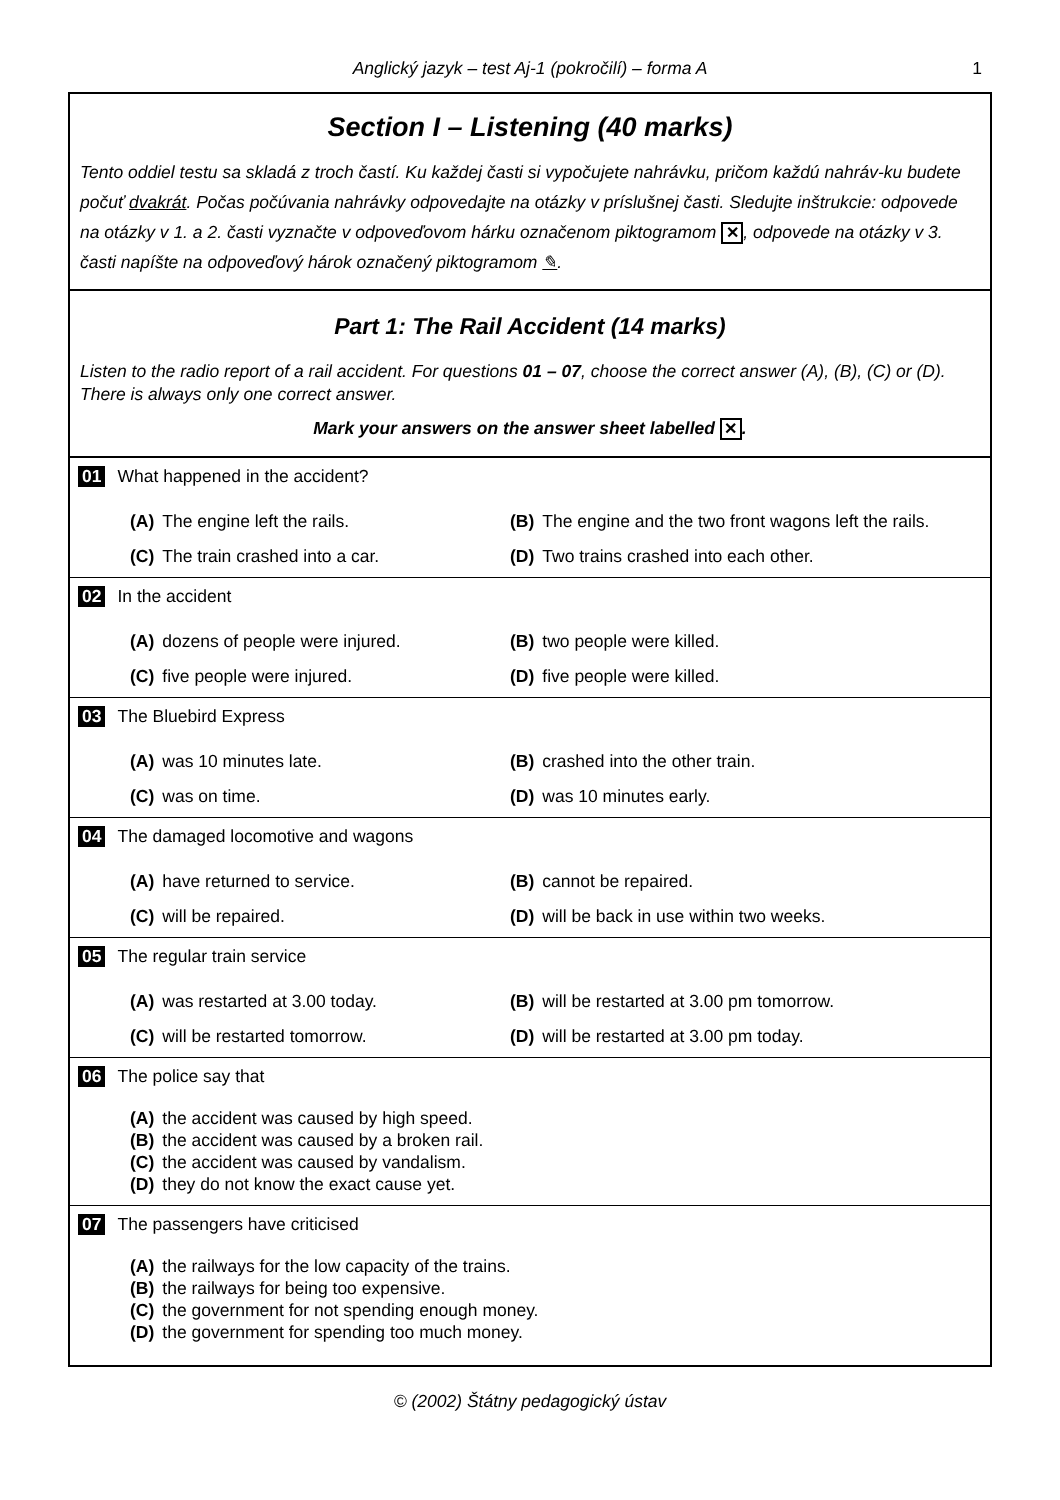Anglický jazyk – test Aj-1 (pokročilí) – forma A 1
Section I – Listening (40 marks)
Tento oddiel testu sa skladá z troch častí. Ku každej časti si vypočujete nahrávku, pričom každú nahráv-ku budete počuť dvakrát. Počas počúvania nahrávky odpovedajte na otázky v príslušnej časti. Sledujte inštrukcie: odpovede na otázky v 1. a 2. časti vyznačte v odpoveďovom hárku označenom piktogramom ✕, odpovede na otázky v 3. časti napíšte na odpoveďový hárok označený piktogramom ✎.
Part 1: The Rail Accident (14 marks)
Listen to the radio report of a rail accident. For questions 01 – 07, choose the correct answer (A), (B), (C) or (D). There is always only one correct answer.
Mark your answers on the answer sheet labelled ✕.
01 What happened in the accident?
(A) The engine left the rails.
(B) The engine and the two front wagons left the rails.
(C) The train crashed into a car.
(D) Two trains crashed into each other.
02 In the accident
(A) dozens of people were injured.
(B) two people were killed.
(C) five people were injured.
(D) five people were killed.
03 The Bluebird Express
(A) was 10 minutes late.
(B) crashed into the other train.
(C) was on time.
(D) was 10 minutes early.
04 The damaged locomotive and wagons
(A) have returned to service.
(B) cannot be repaired.
(C) will be repaired.
(D) will be back in use within two weeks.
05 The regular train service
(A) was restarted at 3.00 today.
(B) will be restarted at 3.00 pm tomorrow.
(C) will be restarted tomorrow.
(D) will be restarted at 3.00 pm today.
06 The police say that
(A) the accident was caused by high speed.
(B) the accident was caused by a broken rail.
(C) the accident was caused by vandalism.
(D) they do not know the exact cause yet.
07 The passengers have criticised
(A) the railways for the low capacity of the trains.
(B) the railways for being too expensive.
(C) the government for not spending enough money.
(D) the government for spending too much money.
© (2002) Štátny pedagogický ústav